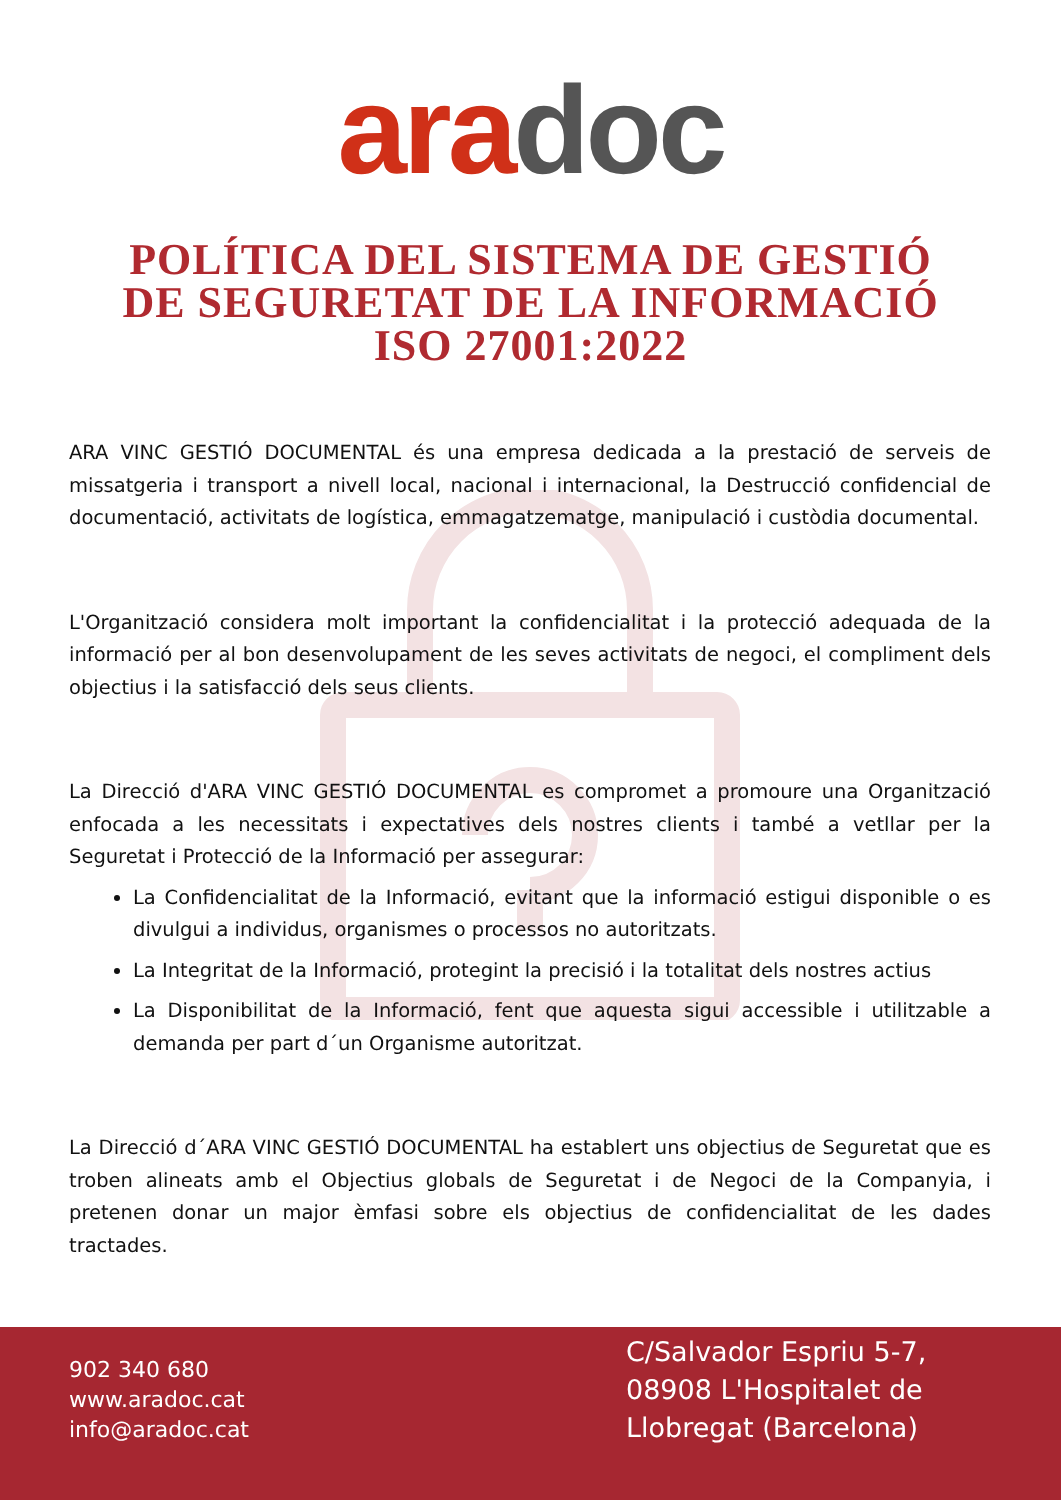ara doc
POLÍTICA DEL SISTEMA DE GESTIÓ
DE SEGURETAT DE LA INFORMACIÓ
ISO 27001:2022
ARA VINC GESTIÓ DOCUMENTAL és una empresa dedicada a la prestació de serveis de missatgeria i transport a nivell local, nacional i internacional, la Destrucció confidencial de documentació, activitats de logística, emmagatzematge, manipulació i custòdia documental.
L'Organització considera molt important la confidencialitat i la protecció adequada de la informació per al bon desenvolupament de les seves activitats de negoci, el compliment dels objectius i la satisfacció dels seus clients.
La Direcció d'ARA VINC GESTIÓ DOCUMENTAL es compromet a promoure una Organització enfocada a les necessitats i expectatives dels nostres clients i també a vetllar per la Seguretat i Protecció de la Informació per assegurar:
La Confidencialitat de la Informació, evitant que la informació estigui disponible o es divulgui a individus, organismes o processos no autoritzats.
La Integritat de la Informació, protegint la precisió i la totalitat dels nostres actius
La Disponibilitat de la Informació, fent que aquesta sigui accessible i utilitzable a demanda per part d´un Organisme autoritzat.
La Direcció d´ARA VINC GESTIÓ DOCUMENTAL ha establert uns objectius de Seguretat que es troben alineats amb el Objectius globals de Seguretat i de Negoci de la Companyia, i pretenen donar un major èmfasi sobre els objectius de confidencialitat de les dades tractades.
902 340 680
www.aradoc.cat
info@aradoc.cat
C/Salvador Espriu 5-7, 08908 L'Hospitalet de Llobregat (Barcelona)